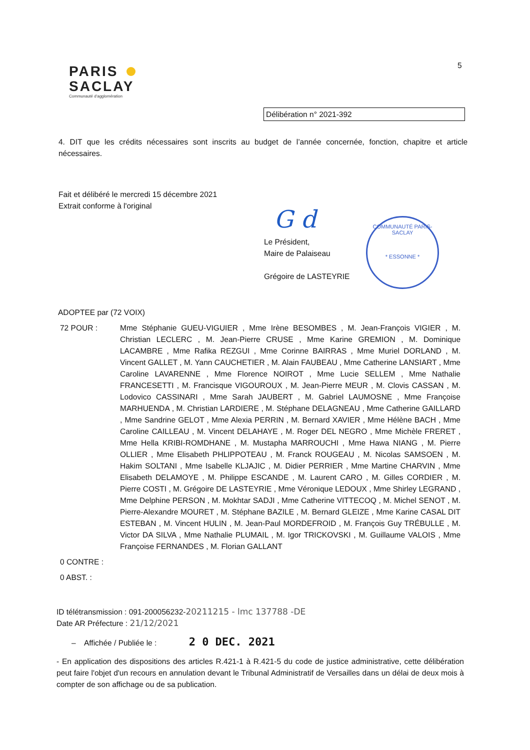PARIS
SACLAY
Communauté d'agglomération
5
Délibération n° 2021-392
4. DIT que les crédits nécessaires sont inscrits au budget de l’année concernée, fonction, chapitre et article nécessaires.
Fait et délibéré le mercredi 15 décembre 2021
Extrait conforme à l'original
G d
Le Président,
Maire de Palaiseau
Grégoire de LASTEYRIE
COMMUNAUTÉ PARIS-SACLAY
* ESSONNE *
ADOPTEE par (72 VOIX)
72 POUR : Mme Stéphanie GUEU-VIGUIER , Mme Irène BESOMBES , M. Jean-François VIGIER , M. Christian LECLERC , M. Jean-Pierre CRUSE , Mme Karine GREMION , M. Dominique LACAMBRE , Mme Rafika REZGUI , Mme Corinne BAIRRAS , Mme Muriel DORLAND , M. Vincent GALLET , M. Yann CAUCHETIER , M. Alain FAUBEAU , Mme Catherine LANSIART , Mme Caroline LAVARENNE , Mme Florence NOIROT , Mme Lucie SELLEM , Mme Nathalie FRANCESETTI , M. Francisque VIGOUROUX , M. Jean-Pierre MEUR , M. Clovis CASSAN , M. Lodovico CASSINARI , Mme Sarah JAUBERT , M. Gabriel LAUMOSNE , Mme Françoise MARHUENDA , M. Christian LARDIERE , M. Stéphane DELAGNEAU , Mme Catherine GAILLARD , Mme Sandrine GELOT , Mme Alexia PERRIN , M. Bernard XAVIER , Mme Hélène BACH , Mme Caroline CAILLEAU , M. Vincent DELAHAYE , M. Roger DEL NEGRO , Mme Michèle FRERET , Mme Hella KRIBI-ROMDHANE , M. Mustapha MARROUCHI , Mme Hawa NIANG , M. Pierre OLLIER , Mme Elisabeth PHLIPPOTEAU , M. Franck ROUGEAU , M. Nicolas SAMSOEN , M. Hakim SOLTANI , Mme Isabelle KLJAJIC , M. Didier PERRIER , Mme Martine CHARVIN , Mme Elisabeth DELAMOYE , M. Philippe ESCANDE , M. Laurent CARO , M. Gilles CORDIER , M. Pierre COSTI , M. Grégoire DE LASTEYRIE , Mme Véronique LEDOUX , Mme Shirley LEGRAND , Mme Delphine PERSON , M. Mokhtar SADJI , Mme Catherine VITTECOQ , M. Michel SENOT , M. Pierre-Alexandre MOURET , M. Stéphane BAZILE , M. Bernard GLEIZE , Mme Karine CASAL DIT ESTEBAN , M. Vincent HULIN , M. Jean-Paul MORDEFROID , M. François Guy TRÉBULLE , M. Victor DA SILVA , Mme Nathalie PLUMAIL , M. Igor TRICKOVSKI , M. Guillaume VALOIS , Mme Françoise FERNANDES , M. Florian GALLANT
0 CONTRE :
0 ABST. :
ID télétransmission : 091-200056232-20211215 - lmc 137788 -DE
Date AR Préfecture : 21/12/2021
– Affichée / Publiée le : 2 0 DEC. 2021
- En application des dispositions des articles R.421-1 à R.421-5 du code de justice administrative, cette délibération peut faire l'objet d'un recours en annulation devant le Tribunal Administratif de Versailles dans un délai de deux mois à compter de son affichage ou de sa publication.